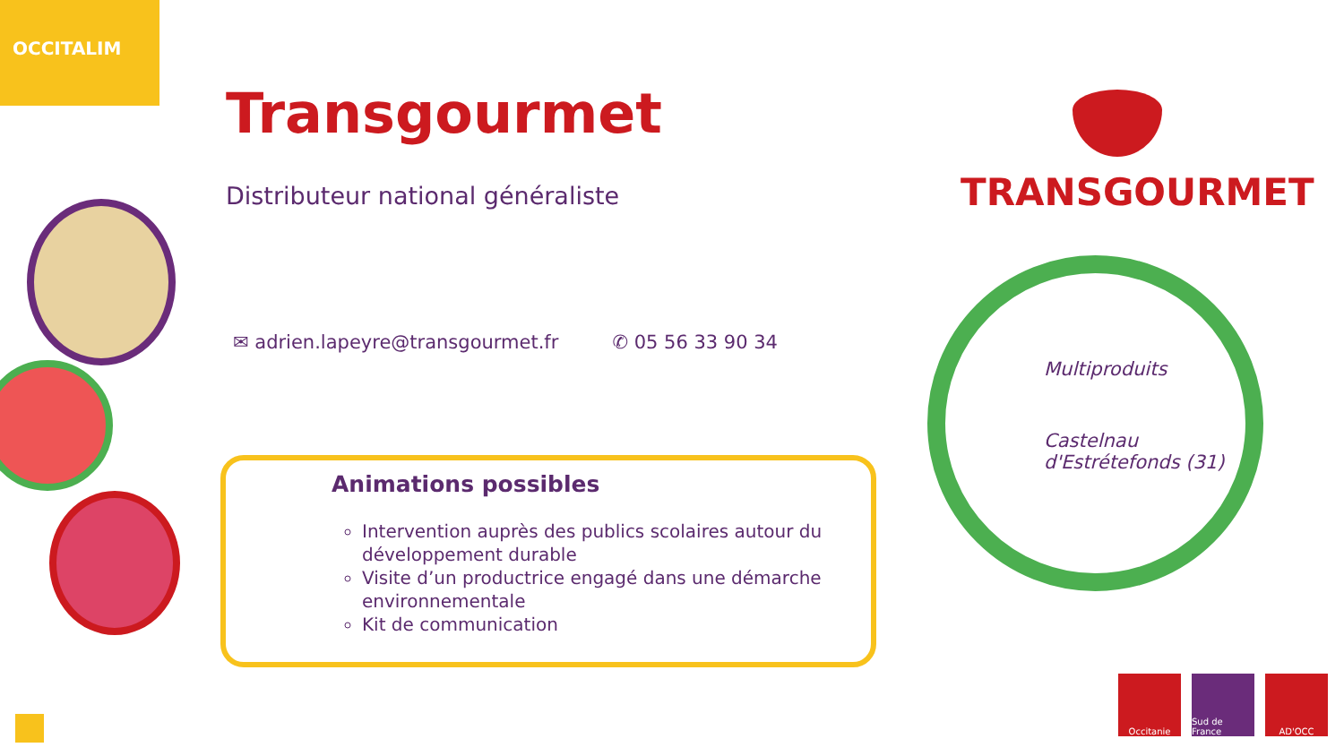OCCITALIM
Transgourmet
Distributeur national généraliste
✉ adrien.lapeyre@transgourmet.fr ✆ 05 56 33 90 34
Animations possibles
Intervention auprès des publics scolaires autour du développement durable
Visite d’un productrice engagé dans une démarche environnementale
Kit de communication
TRANSGOURMET
Multiproduits
Castelnau
d'Estrétefonds (31)
Occitanie
Sud de France
AD'OCC